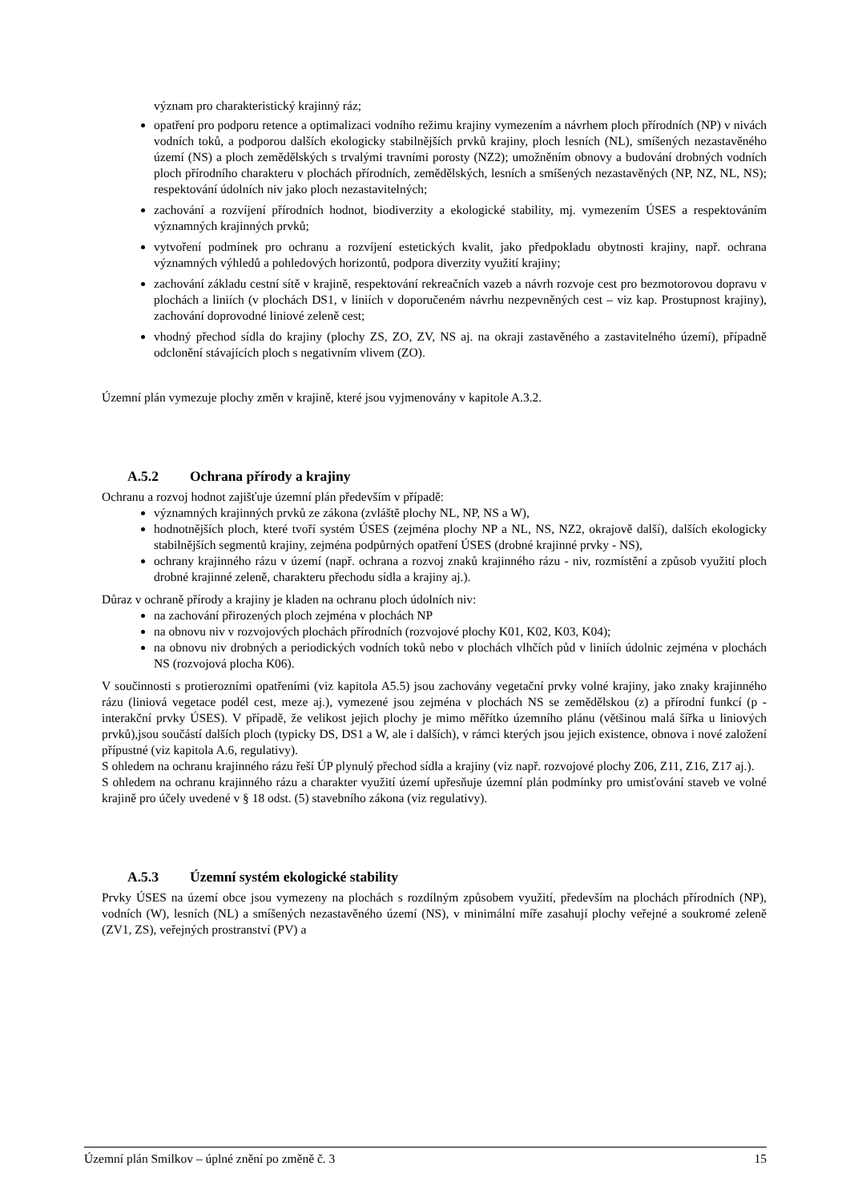význam pro charakteristický krajinný ráz;
opatření pro podporu retence a optimalizaci vodního režimu krajiny vymezením a návrhem ploch přírodních (NP) v nivách vodních toků, a podporou dalších ekologicky stabilnějších prvků krajiny, ploch lesních (NL), smíšených nezastavěného území (NS) a ploch zemědělských s trvalými travními porosty (NZ2); umožněním obnovy a budování drobných vodních ploch přírodního charakteru v plochách přírodních, zemědělských, lesních a smíšených nezastavěných (NP, NZ, NL, NS); respektování údolních niv jako ploch nezastavitelných;
zachování a rozvíjení přírodních hodnot, biodiverzity a ekologické stability, mj. vymezením ÚSES a respektováním významných krajinných prvků;
vytvoření podmínek pro ochranu a rozvíjení estetických kvalit, jako předpokladu obytnosti krajiny, např. ochrana významných výhledů a pohledových horizontů, podpora diverzity využití krajiny;
zachování základu cestní sítě v krajině, respektování rekreačních vazeb a návrh rozvoje cest pro bezmotorovou dopravu v plochách a liniích (v plochách DS1, v liniích v doporučeném návrhu nezpevněných cest – viz kap. Prostupnost krajiny), zachování doprovodné liniové zeleně cest;
vhodný přechod sídla do krajiny (plochy ZS, ZO, ZV, NS aj. na okraji zastavěného a zastavitelného území), případně odclonění stávajících ploch s negativním vlivem (ZO).
Územní plán vymezuje plochy změn v krajině, které jsou vyjmenovány v kapitole A.3.2.
A.5.2 Ochrana přírody a krajiny
Ochranu a rozvoj hodnot zajišťuje územní plán především v případě:
významných krajinných prvků ze zákona (zvláště plochy NL, NP, NS a W),
hodnotnějších ploch, které tvoří systém ÚSES (zejména plochy NP a NL, NS, NZ2, okrajově další), dalších ekologicky stabilnějších segmentů krajiny, zejména podpůrných opatření ÚSES (drobné krajinné prvky - NS),
ochrany krajinného rázu v území (např. ochrana a rozvoj znaků krajinného rázu - niv, rozmístění a způsob využití ploch drobné krajinné zeleně, charakteru přechodu sídla a krajiny aj.).
Důraz v ochraně přírody a krajiny je kladen na ochranu ploch údolních niv:
na zachování přirozených ploch zejména v plochách NP
na obnovu niv v rozvojových plochách přírodních (rozvojové plochy K01, K02, K03, K04);
na obnovu niv drobných a periodických vodních toků nebo v plochách vlhčích půd v liniích údolnic zejména v plochách NS (rozvojová plocha K06).
V součinnosti s protierozními opatřeními (viz kapitola A5.5) jsou zachovány vegetační prvky volné krajiny, jako znaky krajinného rázu (liniová vegetace podél cest, meze aj.), vymezené jsou zejména v plochách NS se zemědělskou (z) a přírodní funkcí (p - interakční prvky ÚSES). V případě, že velikost jejich plochy je mimo měřítko územního plánu (většinou malá šířka u liniových prvků),jsou součástí dalších ploch (typicky DS, DS1 a W, ale i dalších), v rámci kterých jsou jejich existence, obnova i nové založení přípustné (viz kapitola A.6, regulativy).
S ohledem na ochranu krajinného rázu řeší ÚP plynulý přechod sídla a krajiny (viz např. rozvojové plochy Z06, Z11, Z16, Z17 aj.).
S ohledem na ochranu krajinného rázu a charakter využití území upřesňuje územní plán podmínky pro umisťování staveb ve volné krajině pro účely uvedené v § 18 odst. (5) stavebního zákona (viz regulativy).
A.5.3 Územní systém ekologické stability
Prvky ÚSES na území obce jsou vymezeny na plochách s rozdílným způsobem využití, především na plochách přírodních (NP), vodních (W), lesních (NL) a smíšených nezastavěného území (NS), v minimální míře zasahují plochy veřejné a soukromé zeleně (ZV1, ZS), veřejných prostranství (PV) a
Územní plán Smilkov – úplné znění po změně č. 3 15